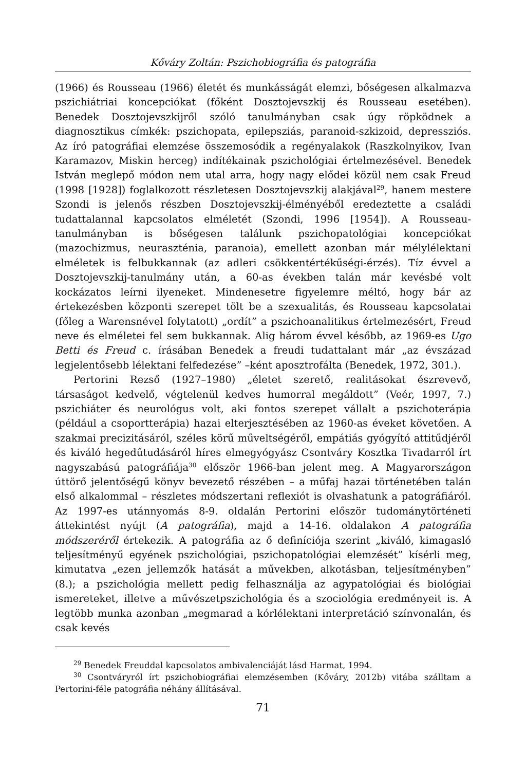Kőváry Zoltán: Pszichobiográfia és patográfia
(1966) és Rousseau (1966) életét és munkásságát elemzi, bőségesen alkalmazva pszichiátriai koncepciókat (főként Dosztojevszkij és Rousseau esetében). Benedek Dosztojevszkijről szóló tanulmányban csak úgy röpködnek a diagnosztikus címkék: pszichopata, epilepsziás, paranoid-szkizoid, depressziós. Az író patográfiai elemzése összemosódik a regényalakok (Raszkolnyikov, Ivan Karamazov, Miskin herceg) indítékainak pszichológiai értelmezésével. Benedek István meglepő módon nem utal arra, hogy nagy elődei közül nem csak Freud (1998 [1928]) foglalkozott részletesen Dosztojevszkij alakjával<sup>29</sup>, hanem mestere Szondi is jelenős részben Dosztojevszkij-élményéből eredeztette a családi tudattalannal kapcsolatos elméletét (Szondi, 1996 [1954]). A Rousseau-tanulmányban is bőségesen találunk pszichopatológiai koncepciókat (mazochizmus, neuraszténia, paranoia), emellett azonban már mélylélektani elméletek is felbukkannak (az adleri csökkentértékűségi-érzés). Tíz évvel a Dosztojevszkij-tanulmány után, a 60-as években talán már kevésbé volt kockázatos leírni ilyeneket. Mindenesetre figyelemre méltó, hogy bár az értekezésben központi szerepet tölt be a szexualitás, és Rousseau kapcsolatai (főleg a Warensnével folytatott) „ordít” a pszichoanalitikus értelmezésért, Freud neve és elméletei fel sem bukkannak. Alig három évvel később, az 1969-es Ugo Betti és Freud c. írásában Benedek a freudi tudattalant már „az évszázad legjelentősebb lélektani felfedezése” –ként aposztrofálta (Benedek, 1972, 301.).
Pertorini Rezső (1927–1980) „életet szerető, realitásokat észrevevő, társaságot kedvelő, végtelenül kedves humorral megáldott” (Veér, 1997, 7.) pszichiáter és neurológus volt, aki fontos szerepet vállalt a pszichoterápia (például a csoportterápia) hazai elterjesztésében az 1960-as éveket követően. A szakmai precizitásáról, széles körű műveltségéről, empátiás gyógyító attitűdjéről és kiváló hegedűtudásáról híres elmegyógyász Csontváry Kosztka Tivadarról írt nagyszabású patográfiája<sup>30</sup> először 1966-ban jelent meg. A Magyarországon úttörő jelentőségű könyv bevezető részében – a műfaj hazai történetében talán első alkalommal – részletes módszertani reflexiót is olvashatunk a patográfiáról. Az 1997-es utánnyomás 8-9. oldalán Pertorini először tudománytörténeti áttekintést nyújt (A patográfia), majd a 14-16. oldalakon A patográfia módszeréről értekezik. A patográfia az ő definíciója szerint „kiváló, kimagasló teljesítményű egyének pszichológiai, pszichopatológiai elemzését” kísérli meg, kimutatva „ezen jellemzők hatását a művekben, alkotásban, teljesítményben” (8.); a pszichológia mellett pedig felhasználja az agypatológiai és biológiai ismereteket, illetve a művészetpszichológia és a szociológia eredményeit is. A legtöbb munka azonban „megmarad a kórlélektani interpretáció színvonalán, és csak kevés
<sup>29</sup> Benedek Freuddal kapcsolatos ambivalenciáját lásd Harmat, 1994.
<sup>30</sup> Csontváryról írt pszichobiográfiai elemzésemben (Kőváry, 2012b) vitába szálltam a Pertorini-féle patográfia néhány állításával.
71